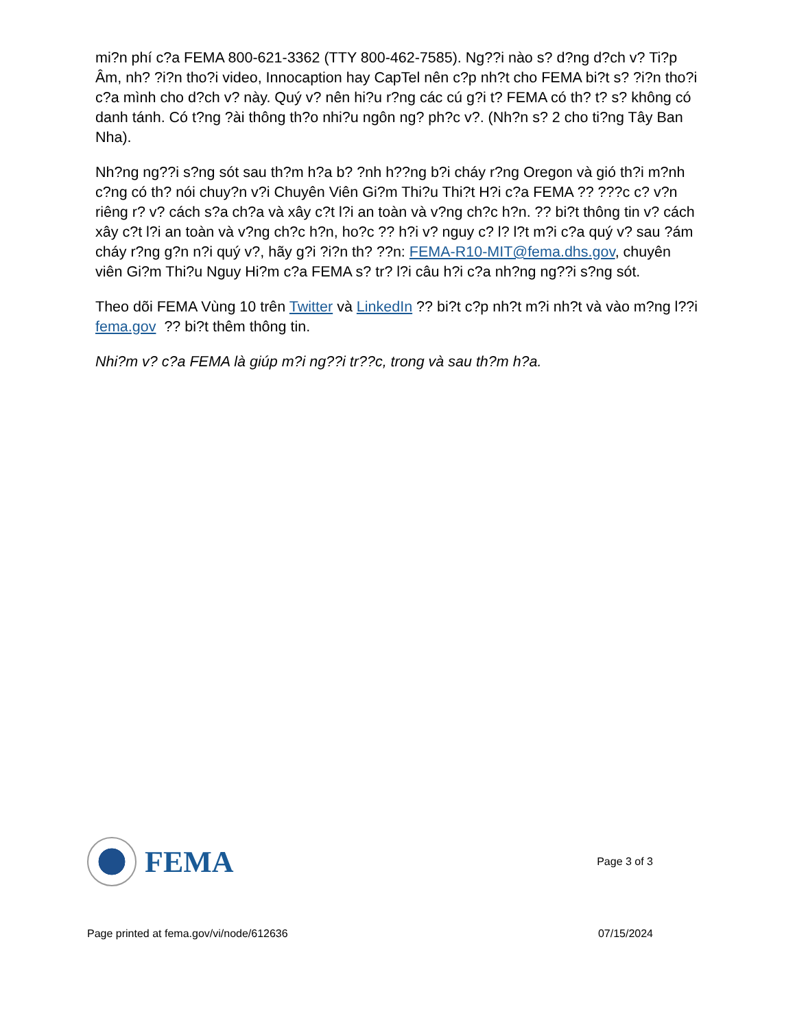mi?n phí c?a FEMA 800-621-3362 (TTY 800-462-7585). Ng??i nào s? d?ng d?ch v? Ti?p Âm, nh? ?i?n tho?i video, Innocaption hay CapTel nên c?p nh?t cho FEMA bi?t s? ?i?n tho?i c?a mình cho d?ch v? này. Quý v? nên hi?u r?ng các cú g?i t? FEMA có th? t? s? không có danh tánh. Có t?ng ?ài thông th?o nhi?u ngôn ng? ph?c v?. (Nh?n s? 2 cho ti?ng Tây Ban Nha).
Nh?ng ng??i s?ng sót sau th?m h?a b? ?nh h??ng b?i cháy r?ng Oregon và gió th?i m?nh c?ng có th? nói chuy?n v?i Chuyên Viên Gi?m Thi?u Thi?t H?i c?a FEMA ?? ???c c? v?n riêng r? v? cách s?a ch?a và xây c?t l?i an toàn và v?ng ch?c h?n. ?? bi?t thông tin v? cách xây c?t l?i an toàn và v?ng ch?c h?n, ho?c ?? h?i v? nguy c? l? l?t m?i c?a quý v? sau ?ám cháy r?ng g?n n?i quý v?, hãy g?i ?i?n th? ??n: FEMA-R10-MIT@fema.dhs.gov, chuyên viên Gi?m Thi?u Nguy Hi?m c?a FEMA s? tr? l?i câu h?i c?a nh?ng ng??i s?ng sót.
Theo dõi FEMA Vùng 10 trên Twitter và LinkedIn ?? bi?t c?p nh?t m?i nh?t và vào m?ng l??i fema.gov ?? bi?t thêm thông tin.
Nhi?m v? c?a FEMA là giúp m?i ng??i tr??c, trong và sau th?m h?a.
FEMA
Page 3 of 3
Page printed at fema.gov/vi/node/612636 07/15/2024